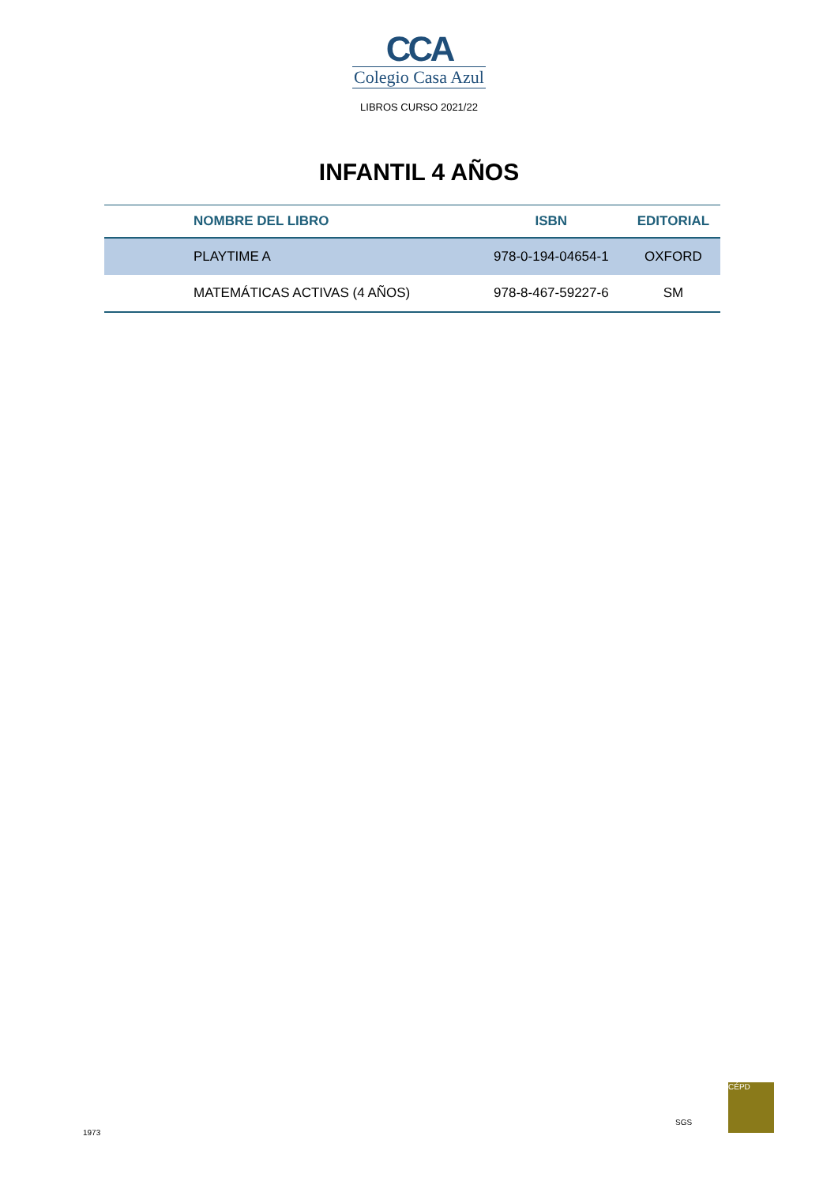CCA
Colegio Casa Azul
LIBROS CURSO 2021/22
INFANTIL 4 AÑOS
| | NOMBRE DEL LIBRO | ISBN | EDITORIAL |
| --- | --- | --- | --- |
| | PLAYTIME A | 978-0-194-04654-1 | OXFORD |
| | MATEMÁTICAS ACTIVAS (4 AÑOS) | 978-8-467-59227-6 | SM |
1973
SGS
CÉPD